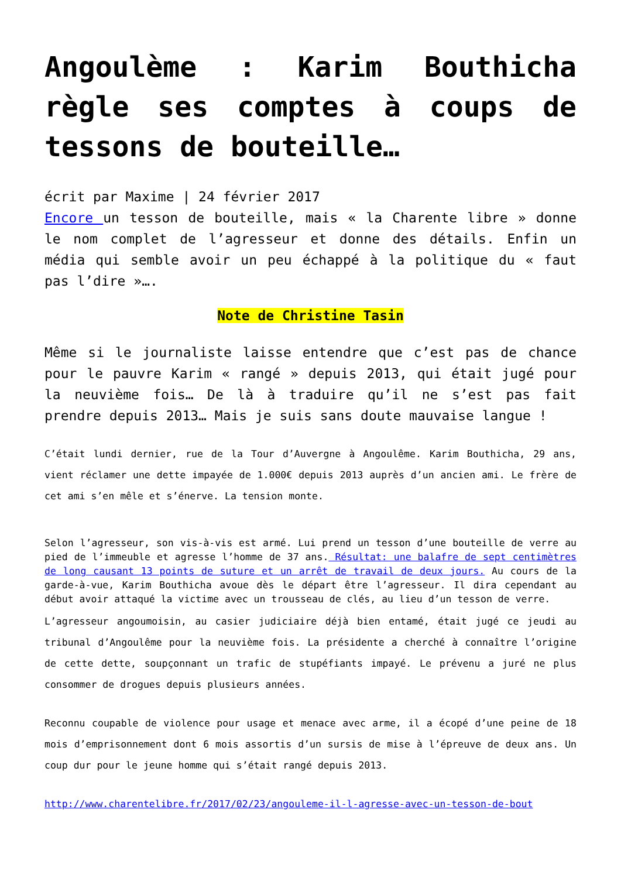Angoulème : Karim Bouthicha règle ses comptes à coups de tessons de bouteille…
écrit par Maxime | 24 février 2017
Encore un tesson de bouteille, mais « la Charente libre » donne le nom complet de l’agresseur et donne des détails. Enfin un média qui semble avoir un peu échappé à la politique du « faut pas l’dire »….
Note de Christine Tasin
Même si le journaliste laisse entendre que c’est pas de chance pour le pauvre Karim « rangé » depuis 2013, qui était jugé pour la neuvième fois… De là à traduire qu’il ne s’est pas fait prendre depuis 2013… Mais je suis sans doute mauvaise langue !
C’était lundi dernier, rue de la Tour d’Auvergne à Angoulême. Karim Bouthicha, 29 ans, vient réclamer une dette impayée de 1.000€ depuis 2013 auprès d’un ancien ami. Le frère de cet ami s’en mêle et s’énerve. La tension monte.
Selon l’agresseur, son vis-à-vis est armé. Lui prend un tesson d’une bouteille de verre au pied de l’immeuble et agresse l’homme de 37 ans. Résultat: une balafre de sept centimètres de long causant 13 points de suture et un arrêt de travail de deux jours. Au cours de la garde-à-vue, Karim Bouthicha avoue dès le départ être l’agresseur. Il dira cependant au début avoir attaqué la victime avec un trousseau de clés, au lieu d’un tesson de verre.
L’agresseur angoumoisin, au casier judiciaire déjà bien entamé, était jugé ce jeudi au tribunal d’Angoulême pour la neuvième fois. La présidente a cherché à connaître l’origine de cette dette, soupçonnant un trafic de stupéfiants impayé. Le prévenu a juré ne plus consommer de drogues depuis plusieurs années.
Reconnu coupable de violence pour usage et menace avec arme, il a écopé d’une peine de 18 mois d’emprisonnement dont 6 mois assortis d’un sursis de mise à l’épreuve de deux ans. Un coup dur pour le jeune homme qui s’était rangé depuis 2013.
http://www.charentelibre.fr/2017/02/23/angouleme-il-l-agresse-avec-un-tesson-de-bout